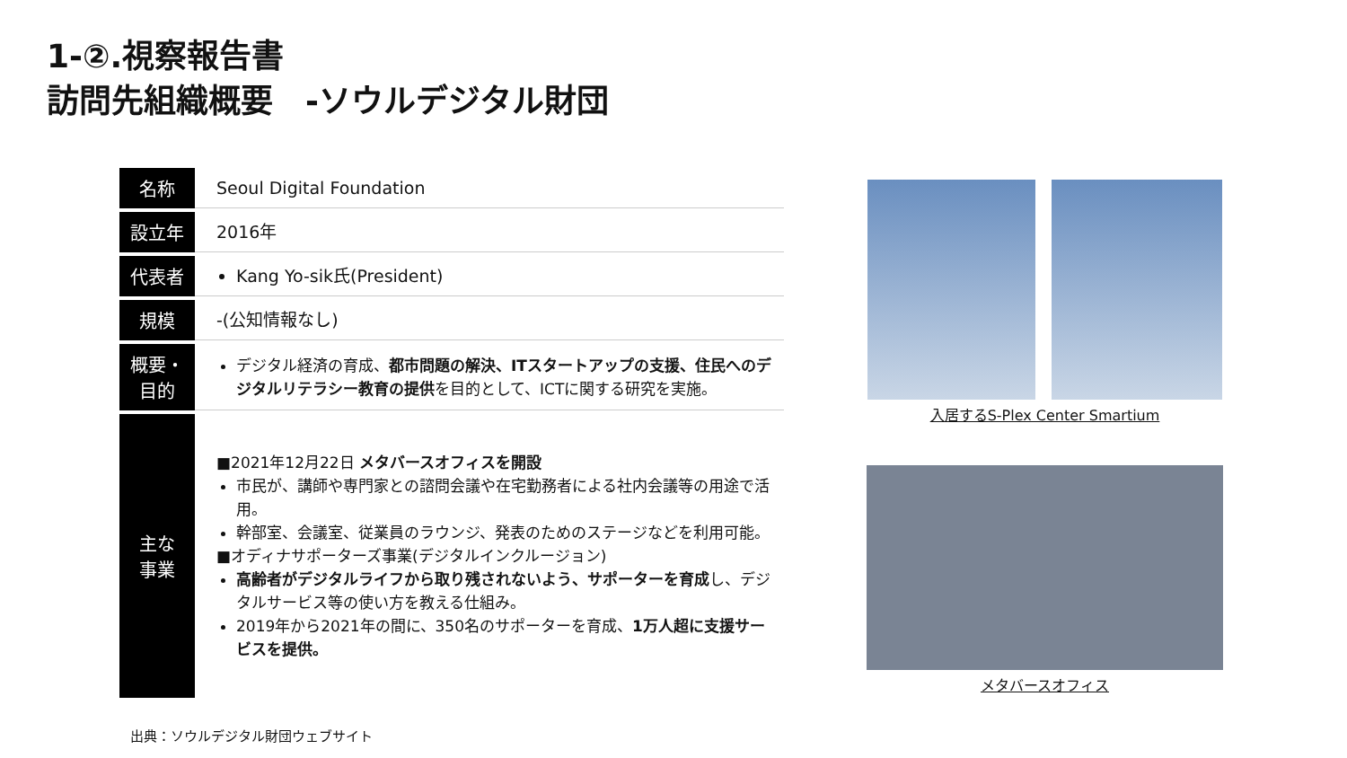1-②.視察報告書
訪問先組織概要　-ソウルデジタル財団
| 名称 | Seoul Digital Foundation |
| 設立年 | 2016年 |
| 代表者 | Kang Yo-sik氏(President) |
| 規模 | -(公知情報なし) |
| 概要・ 目的 | デジタル経済の育成、 都市問題の解決、ITスタートアップの支援、住民へのデジタルリテラシー教育の提供 を目的として、ICTに関する研究を実施。 |
| 主な 事業 | ■2021年12月22日 メタバースオフィスを開設 市民が、講師や専門家との諮問会議や在宅勤務者による社内会議等の用途で活用。 幹部室、会議室、従業員のラウンジ、発表のためのステージなどを利用可能。 ■オディナサポーターズ事業(デジタルインクルージョン) 高齢者がデジタルライフから取り残されないよう、サポーターを育成 し、デジタルサービス等の使い方を教える仕組み。 2019年から2021年の間に、350名のサポーターを育成、 1万人超に支援サービスを提供。 |
出典：ソウルデジタル財団ウェブサイト
入居するS-Plex Center Smartium
メタバースオフィス